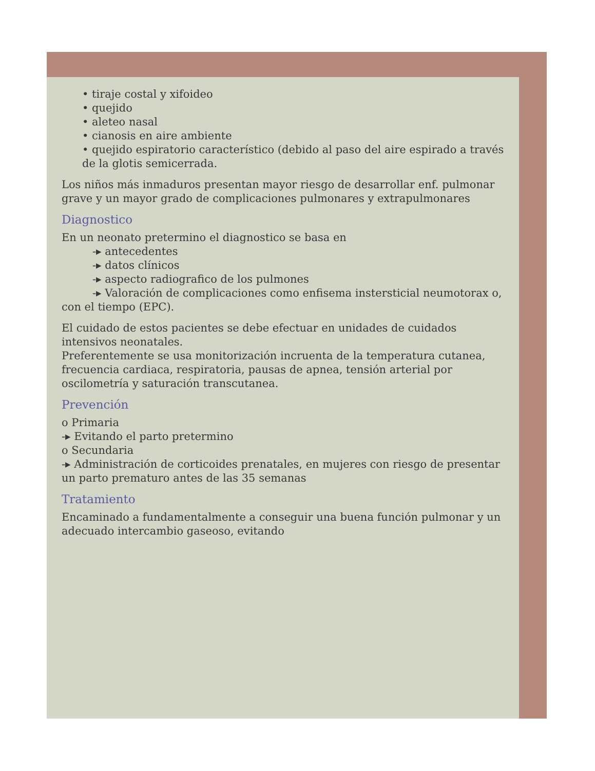• tiraje costal y xifoideo
• quejido
• aleteo nasal
• cianosis en aire ambiente
• quejido espiratorio característico (debido al paso del aire espirado a través de la glotis semicerrada.
Los niños más inmaduros presentan mayor riesgo de desarrollar enf. pulmonar grave y un mayor grado de complicaciones pulmonares y extrapulmonares
Diagnostico
En un neonato pretermino el diagnostico se basa en
-▸ antecedentes
-▸ datos clínicos
-▸ aspecto radiografico de los pulmones
-▸ Valoración de complicaciones como enfisema instersticial neumotorax o, con el tiempo (EPC).
El cuidado de estos pacientes se debe efectuar en unidades de cuidados intensivos neonatales.
Preferentemente se usa monitorización incruenta de la temperatura cutanea, frecuencia cardiaca, respiratoria, pausas de apnea, tensión arterial por oscilometría y saturación transcutanea.
Prevención
o Primaria
-▸ Evitando el parto pretermino
o Secundaria
-▸ Administración de corticoides prenatales, en mujeres con riesgo de presentar un parto prematuro antes de las 35 semanas
Tratamiento
Encaminado a fundamentalmente a conseguir una buena función pulmonar y un adecuado intercambio gaseoso, evitando